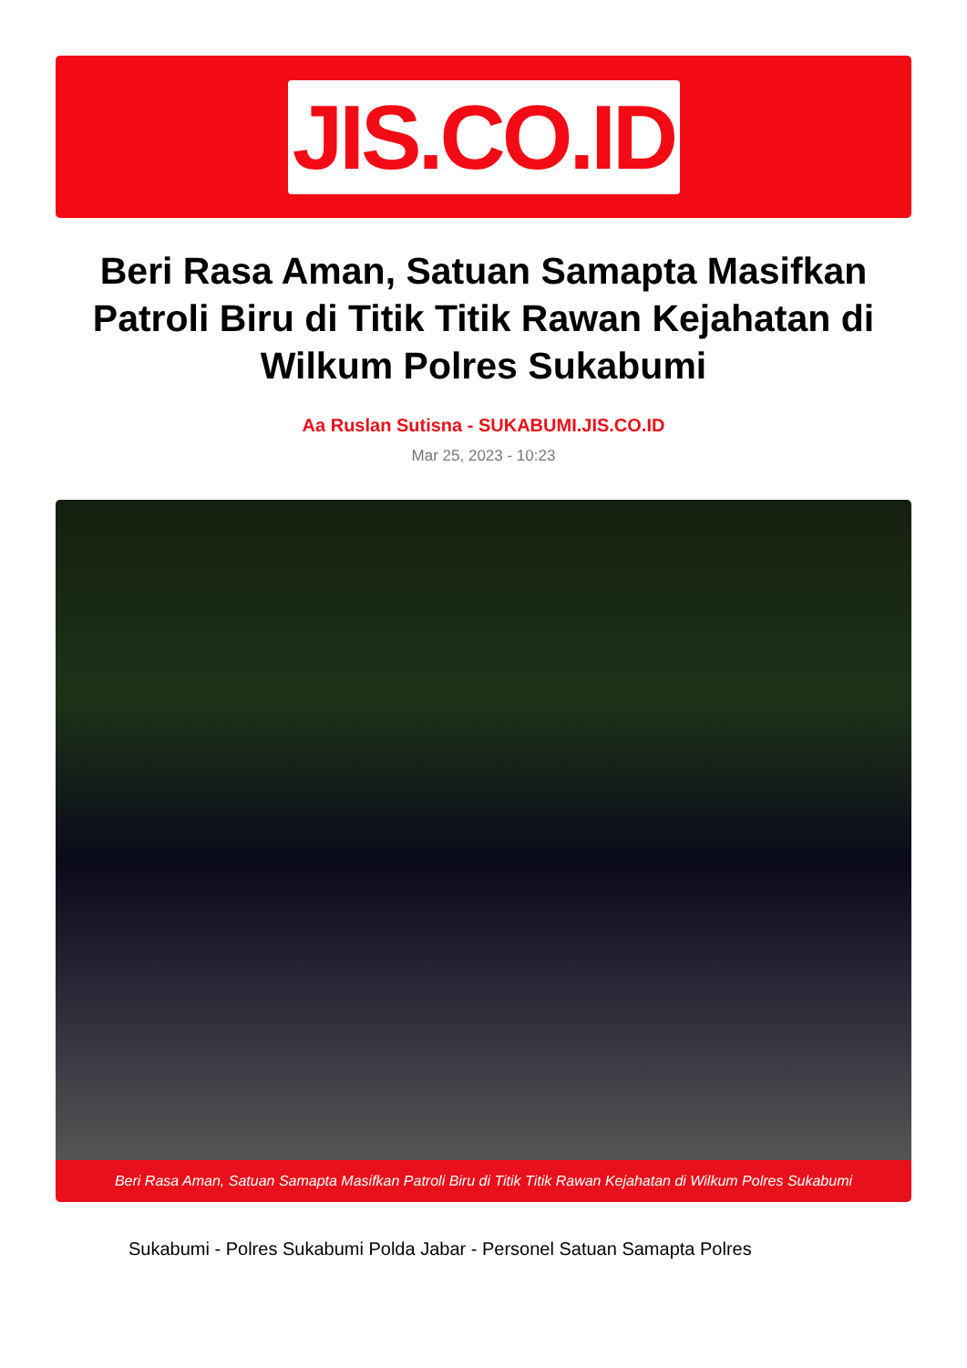JIS.CO.ID
Beri Rasa Aman, Satuan Samapta Masifkan Patroli Biru di Titik Titik Rawan Kejahatan di Wilkum Polres Sukabumi
Aa Ruslan Sutisna - SUKABUMI.JIS.CO.ID
Mar 25, 2023 - 10:23
Beri Rasa Aman, Satuan Samapta Masifkan Patroli Biru di Titik Titik Rawan Kejahatan di Wilkum Polres Sukabumi
Sukabumi - Polres Sukabumi Polda Jabar - Personel Satuan Samapta Polres